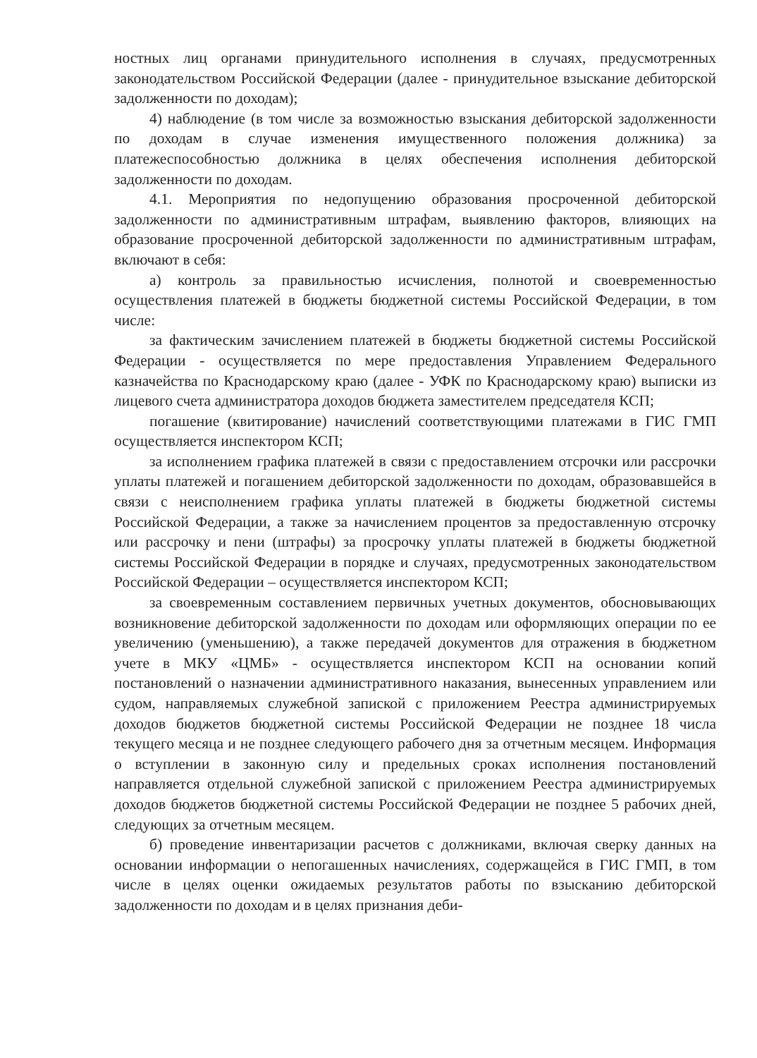ностных лиц органами принудительного исполнения в случаях, предусмотренных законодательством Российской Федерации (далее - принудительное взыскание дебиторской задолженности по доходам);
4) наблюдение (в том числе за возможностью взыскания дебиторской задолженности по доходам в случае изменения имущественного положения должника) за платежеспособностью должника в целях обеспечения исполнения дебиторской задолженности по доходам.
4.1. Мероприятия по недопущению образования просроченной дебиторской задолженности по административным штрафам, выявлению факторов, влияющих на образование просроченной дебиторской задолженности по административным штрафам, включают в себя:
а) контроль за правильностью исчисления, полнотой и своевременностью осуществления платежей в бюджеты бюджетной системы Российской Федерации, в том числе:
за фактическим зачислением платежей в бюджеты бюджетной системы Российской Федерации - осуществляется по мере предоставления Управлением Федерального казначейства по Краснодарскому краю (далее - УФК по Краснодарскому краю) выписки из лицевого счета администратора доходов бюджета заместителем председателя КСП;
погашение (квитирование) начислений соответствующими платежами в ГИС ГМП осуществляется инспектором КСП;
за исполнением графика платежей в связи с предоставлением отсрочки или рассрочки уплаты платежей и погашением дебиторской задолженности по доходам, образовавшейся в связи с неисполнением графика уплаты платежей в бюджеты бюджетной системы Российской Федерации, а также за начислением процентов за предоставленную отсрочку или рассрочку и пени (штрафы) за просрочку уплаты платежей в бюджеты бюджетной системы Российской Федерации в порядке и случаях, предусмотренных законодательством Российской Федерации – осуществляется инспектором КСП;
за своевременным составлением первичных учетных документов, обосновывающих возникновение дебиторской задолженности по доходам или оформляющих операции по ее увеличению (уменьшению), а также передачей документов для отражения в бюджетном учете в МКУ «ЦМБ» - осуществляется инспектором КСП на основании копий постановлений о назначении административного наказания, вынесенных управлением или судом, направляемых служебной запиской с приложением Реестра администрируемых доходов бюджетов бюджетной системы Российской Федерации не позднее 18 числа текущего месяца и не позднее следующего рабочего дня за отчетным месяцем. Информация о вступлении в законную силу и предельных сроках исполнения постановлений направляется отдельной служебной запиской с приложением Реестра администрируемых доходов бюджетов бюджетной системы Российской Федерации не позднее 5 рабочих дней, следующих за отчетным месяцем.
б) проведение инвентаризации расчетов с должниками, включая сверку данных на основании информации о непогашенных начислениях, содержащейся в ГИС ГМП, в том числе в целях оценки ожидаемых результатов работы по взысканию дебиторской задолженности по доходам и в целях признания деби-